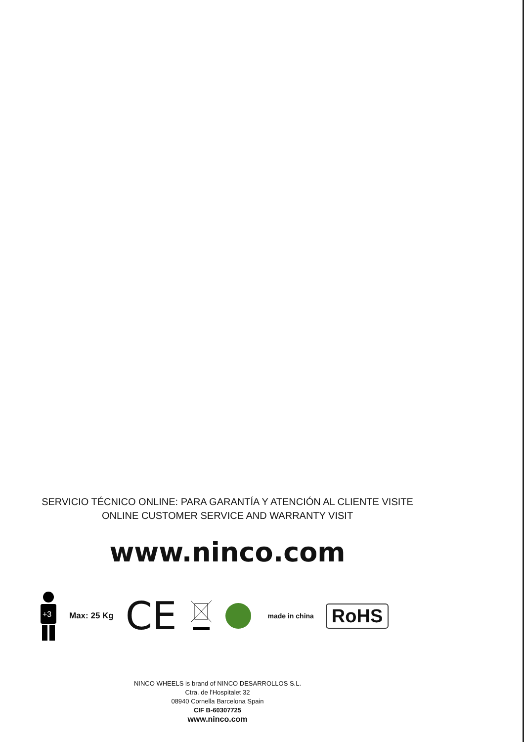SERVICIO TÉCNICO ONLINE: PARA GARANTÍA Y ATENCIÓN AL CLIENTE VISITE
ONLINE CUSTOMER SERVICE AND WARRANTY VISIT
www.ninco.com
+3
Max: 25 Kg CE
made in china RoHS
NINCO WHEELS is brand of NINCO DESARROLLOS S.L.
Ctra. de l'Hospitalet 32
08940 Cornella Barcelona Spain
CIF B-60307725
www.ninco.com